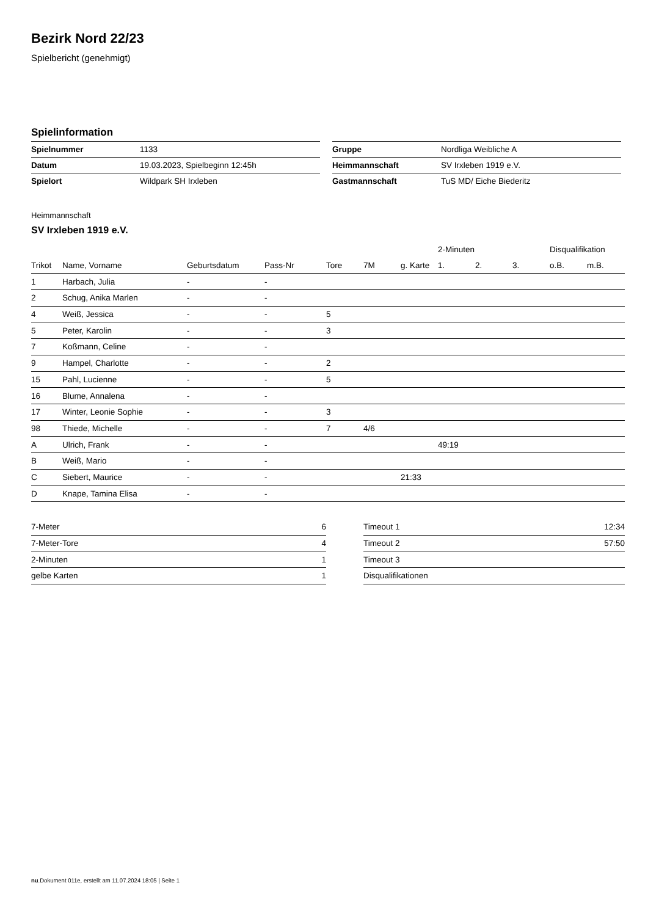Bezirk Nord 22/23
Spielbericht (genehmigt)
Spielinformation
| Spielnummer | 1133 |
| Datum | 19.03.2023, Spielbeginn 12:45h |
| Spielort | Wildpark SH Irxleben |
| Gruppe | Nordliga Weibliche A |
| Heimmannschaft | SV Irxleben 1919 e.V. |
| Gastmannschaft | TuS MD/ Eiche Biederitz |
Heimmannschaft
SV Irxleben 1919 e.V.
| | | | | | | | 2-Minuten | | | Disqualifikation | |
| --- | --- | --- | --- | --- | --- | --- | --- | --- | --- | --- | --- |
| Trikot | Name, Vorname | Geburtsdatum | Pass-Nr | Tore | 7M | g. Karte | 1. | 2. | 3. | o.B. | m.B. |
| 1 | Harbach, Julia | - | - | | | | | | | | |
| 2 | Schug, Anika Marlen | - | - | | | | | | | | |
| 4 | Weiß, Jessica | - | - | 5 | | | | | | | |
| 5 | Peter, Karolin | - | - | 3 | | | | | | | |
| 7 | Koßmann, Celine | - | - | | | | | | | | |
| 9 | Hampel, Charlotte | - | - | 2 | | | | | | | |
| 15 | Pahl, Lucienne | - | - | 5 | | | | | | | |
| 16 | Blume, Annalena | - | - | | | | | | | | |
| 17 | Winter, Leonie Sophie | - | - | 3 | | | | | | | |
| 98 | Thiede, Michelle | - | - | 7 | 4/6 | | | | | | |
| A | Ulrich, Frank | - | - | | | | 49:19 | | | | |
| B | Weiß, Mario | - | - | | | | | | | | |
| C | Siebert, Maurice | - | - | | | 21:33 | | | | | |
| D | Knape, Tamina Elisa | - | - | | | | | | | | |
| 7-Meter | 6 |
| 7-Meter-Tore | 4 |
| 2-Minuten | 1 |
| gelbe Karten | 1 |
| Timeout 1 | 12:34 |
| Timeout 2 | 57:50 |
| Timeout 3 | |
| Disqualifikationen | |
nu.Dokument 011e, erstellt am 11.07.2024 18:05 | Seite 1